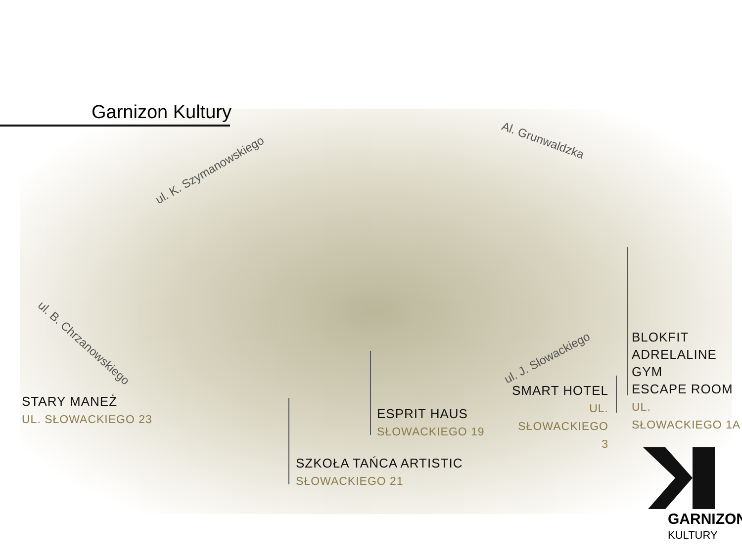Garnizon Kultury
ul. K. Szymanowskiego
Al. Grunwaldzka
ul. B. Chrzanowskiego
ul. J. Słowackiego
STARY MANEŻ
UL. SŁOWACKIEGO 23
SZKOŁA TAŃCA ARTISTIC
SŁOWACKIEGO 21
ESPRIT HAUS
SŁOWACKIEGO 19
SMART HOTEL
UL. SŁOWACKIEGO 3
BLOKFIT
ADRELALINE GYM
ESCAPE ROOM
UL. SŁOWACKIEGO 1A
GARNIZON
KULTURY